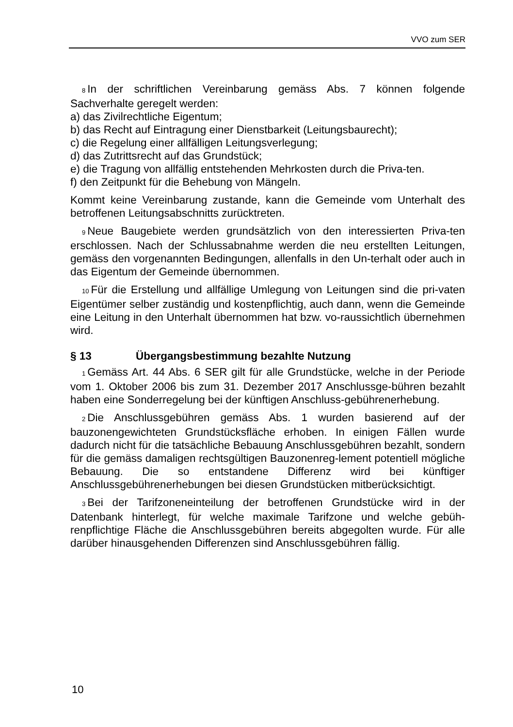VVO zum SER
8 In der schriftlichen Vereinbarung gemäss Abs. 7 können folgende Sachverhalte geregelt werden:
a) das Zivilrechtliche Eigentum;
b) das Recht auf Eintragung einer Dienstbarkeit (Leitungsbaurecht);
c) die Regelung einer allfälligen Leitungsverlegung;
d) das Zutrittsrecht auf das Grundstück;
e) die Tragung von allfällig entstehenden Mehrkosten durch die Priva-ten.
f) den Zeitpunkt für die Behebung von Mängeln.
Kommt keine Vereinbarung zustande, kann die Gemeinde vom Unterhalt des betroffenen Leitungsabschnitts zurücktreten.
9 Neue Baugebiete werden grundsätzlich von den interessierten Priva-ten erschlossen. Nach der Schlussabnahme werden die neu erstellten Leitungen, gemäss den vorgenannten Bedingungen, allenfalls in den Un-terhalt oder auch in das Eigentum der Gemeinde übernommen.
10 Für die Erstellung und allfällige Umlegung von Leitungen sind die pri-vaten Eigentümer selber zuständig und kostenpflichtig, auch dann, wenn die Gemeinde eine Leitung in den Unterhalt übernommen hat bzw. vo-raussichtlich übernehmen wird.
§ 13 Übergangsbestimmung bezahlte Nutzung
1 Gemäss Art. 44 Abs. 6 SER gilt für alle Grundstücke, welche in der Periode vom 1. Oktober 2006 bis zum 31. Dezember 2017 Anschlussge-bühren bezahlt haben eine Sonderregelung bei der künftigen Anschluss-gebührenerhebung.
2 Die Anschlussgebühren gemäss Abs. 1 wurden basierend auf der bauzonengewichteten Grundstücksfläche erhoben. In einigen Fällen wurde dadurch nicht für die tatsächliche Bebauung Anschlussgebühren bezahlt, sondern für die gemäss damaligen rechtsgültigen Bauzonenreg-lement potentiell mögliche Bebauung. Die so entstandene Differenz wird bei künftiger Anschlussgebührenerhebungen bei diesen Grundstücken mitberücksichtigt.
3 Bei der Tarifzoneneinteilung der betroffenen Grundstücke wird in der Datenbank hinterlegt, für welche maximale Tarifzone und welche gebüh-renpflichtige Fläche die Anschlussgebühren bereits abgegolten wurde. Für alle darüber hinausgehenden Differenzen sind Anschlussgebühren fällig.
10